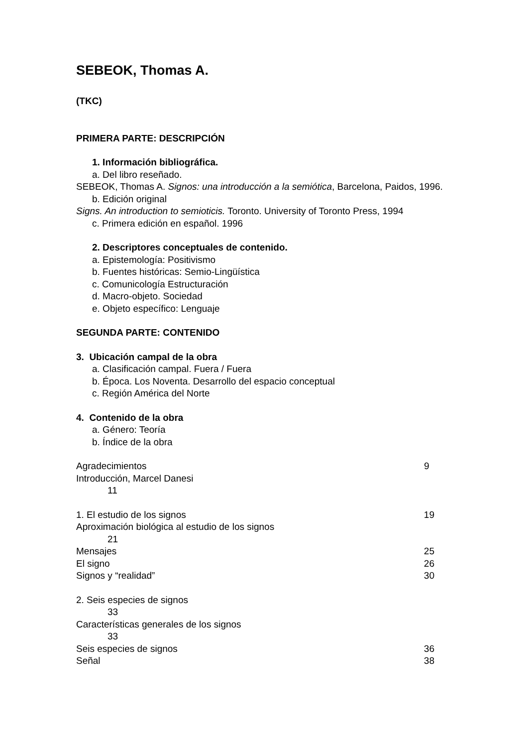SEBEOK, Thomas A.
(TKC)
PRIMERA PARTE: DESCRIPCIÓN
1. Información bibliográfica.
a. Del libro reseñado.
SEBEOK, Thomas A. Signos: una introducción a la semiótica, Barcelona, Paidos, 1996.
b. Edición original
Signs. An introduction to semioticis. Toronto. University of Toronto Press, 1994
c. Primera edición en español. 1996
2. Descriptores conceptuales de contenido.
a. Epistemología: Positivismo
b. Fuentes históricas: Semio-Lingüística
c. Comunicología Estructuración
d. Macro-objeto. Sociedad
e. Objeto específico: Lenguaje
SEGUNDA PARTE: CONTENIDO
3. Ubicación campal de la obra
a. Clasificación campal. Fuera / Fuera
b. Época. Los Noventa. Desarrollo del espacio conceptual
c. Región América del Norte
4. Contenido de la obra
a. Género: Teoría
b. Índice de la obra
Agradecimientos 9
Introducción, Marcel Danesi
11
1. El estudio de los signos 19
Aproximación biológica al estudio de los signos
21
Mensajes 25
El signo 26
Signos y “realidad” 30
2. Seis especies de signos
33
Características generales de los signos
33
Seis especies de signos 36
Señal 38